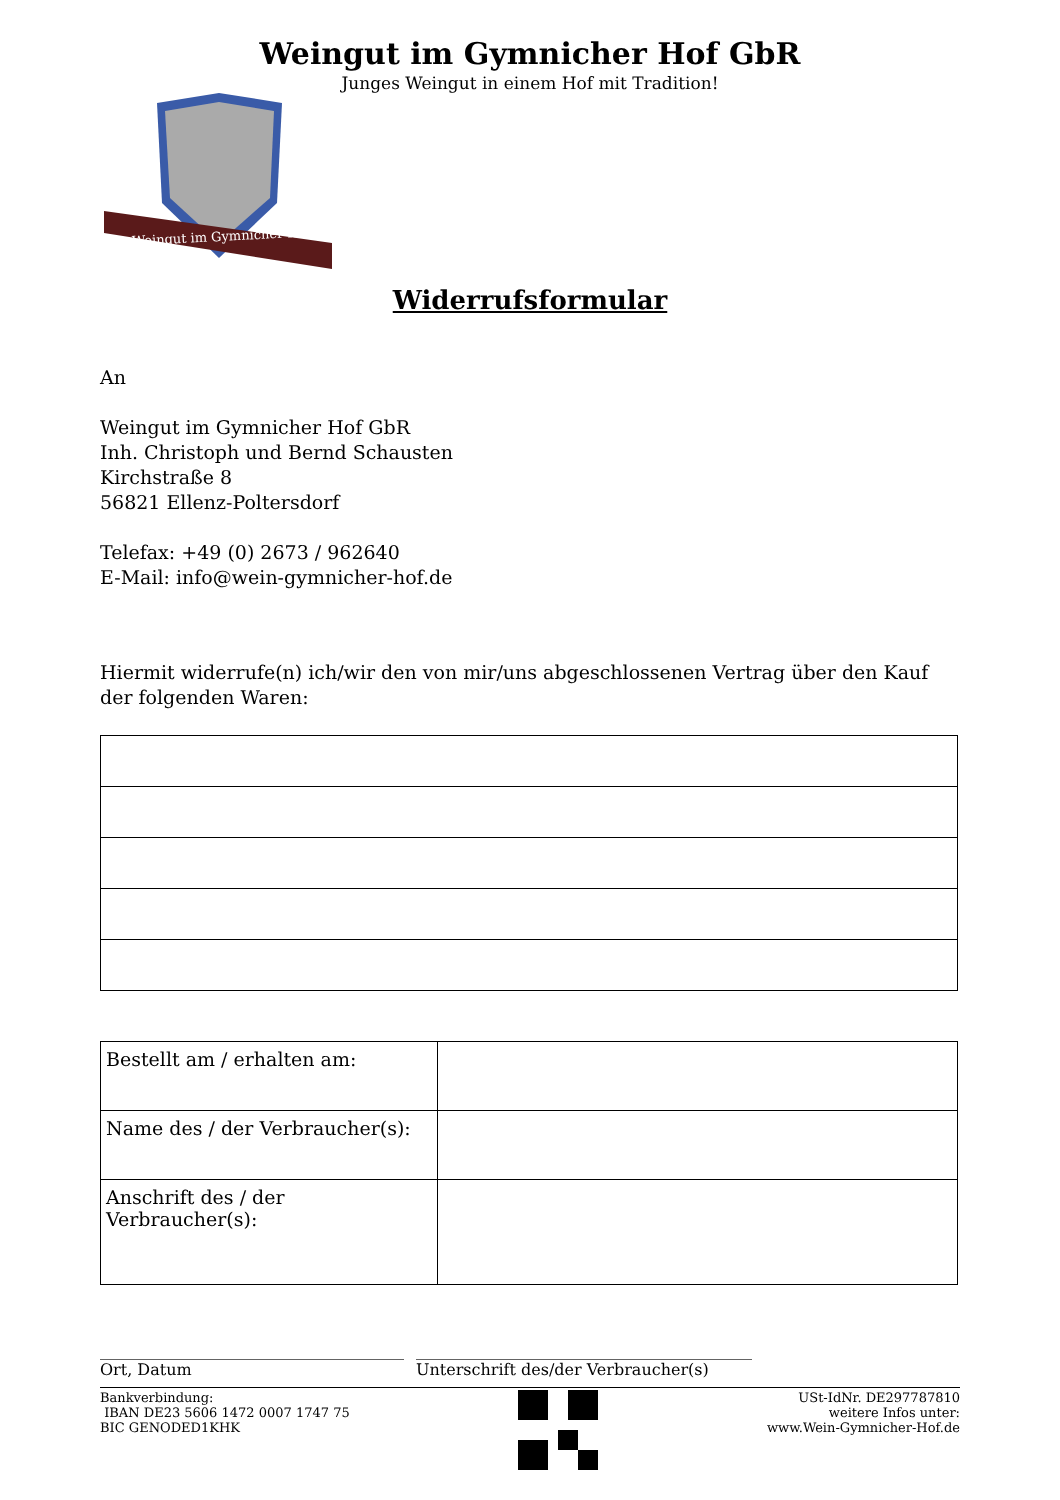Weingut im Gymnicher Hof GbR
Junges Weingut in einem Hof mit Tradition!
Weingut im Gymnicher Hof
Widerrufsformular
An
Weingut im Gymnicher Hof GbR
Inh. Christoph und Bernd Schausten
Kirchstraße 8
56821 Ellenz-Poltersdorf
Telefax: +49 (0) 2673 / 962640
E-Mail: info@wein-gymnicher-hof.de
Hiermit widerrufe(n) ich/wir den von mir/uns abgeschlossenen Vertrag über den Kauf der folgenden Waren:
| Bestellt am / erhalten am: | |
| Name des / der Verbraucher(s): | |
| Anschrift des / der Verbraucher(s): | |
______________________________________
Ort, Datum
__________________________________________
Unterschrift des/der Verbraucher(s)
Bankverbindung:
IBAN DE23 5606 1472 0007 1747 75
BIC GENODED1KHK
USt-IdNr. DE297787810
weitere Infos unter:
www.Wein-Gymnicher-Hof.de